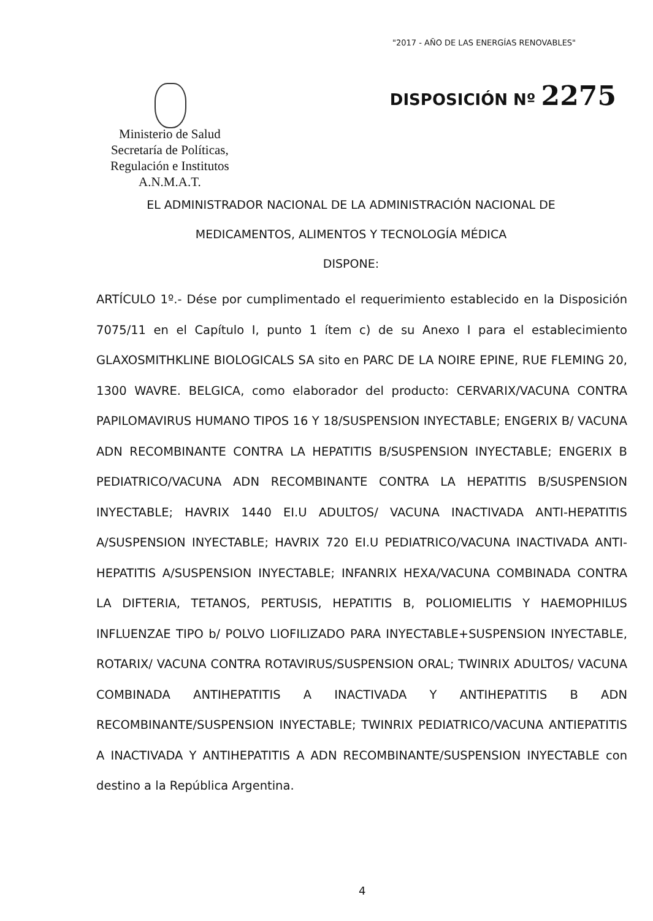"2017 - AÑO DE LAS ENERGÍAS RENOVABLES"
Ministerio de Salud
Secretaría de Políticas,
Regulación e Institutos
A.N.M.A.T.
DISPOSICIÓN Nº 2275
EL ADMINISTRADOR NACIONAL DE LA ADMINISTRACIÓN NACIONAL DE
MEDICAMENTOS, ALIMENTOS Y TECNOLOGÍA MÉDICA
DISPONE:
ARTÍCULO 1º.- Dése por cumplimentado el requerimiento establecido en la Disposición 7075/11 en el Capítulo I, punto 1 ítem c) de su Anexo I para el establecimiento GLAXOSMITHKLINE BIOLOGICALS SA sito en PARC DE LA NOIRE EPINE, RUE FLEMING 20, 1300 WAVRE. BELGICA, como elaborador del producto: CERVARIX/VACUNA CONTRA PAPILOMAVIRUS HUMANO TIPOS 16 Y 18/SUSPENSION INYECTABLE; ENGERIX B/ VACUNA ADN RECOMBINANTE CONTRA LA HEPATITIS B/SUSPENSION INYECTABLE; ENGERIX B PEDIATRICO/VACUNA ADN RECOMBINANTE CONTRA LA HEPATITIS B/SUSPENSION INYECTABLE; HAVRIX 1440 EI.U ADULTOS/ VACUNA INACTIVADA ANTI-HEPATITIS A/SUSPENSION INYECTABLE; HAVRIX 720 EI.U PEDIATRICO/VACUNA INACTIVADA ANTI-HEPATITIS A/SUSPENSION INYECTABLE; INFANRIX HEXA/VACUNA COMBINADA CONTRA LA DIFTERIA, TETANOS, PERTUSIS, HEPATITIS B, POLIOMIELITIS Y HAEMOPHILUS INFLUENZAE TIPO b/ POLVO LIOFILIZADO PARA INYECTABLE+SUSPENSION INYECTABLE, ROTARIX/ VACUNA CONTRA ROTAVIRUS/SUSPENSION ORAL; TWINRIX ADULTOS/ VACUNA COMBINADA ANTIHEPATITIS A INACTIVADA Y ANTIHEPATITIS B ADN RECOMBINANTE/SUSPENSION INYECTABLE; TWINRIX PEDIATRICO/VACUNA ANTIEPATITIS A INACTIVADA Y ANTIHEPATITIS A ADN RECOMBINANTE/SUSPENSION INYECTABLE con destino a la República Argentina.
4